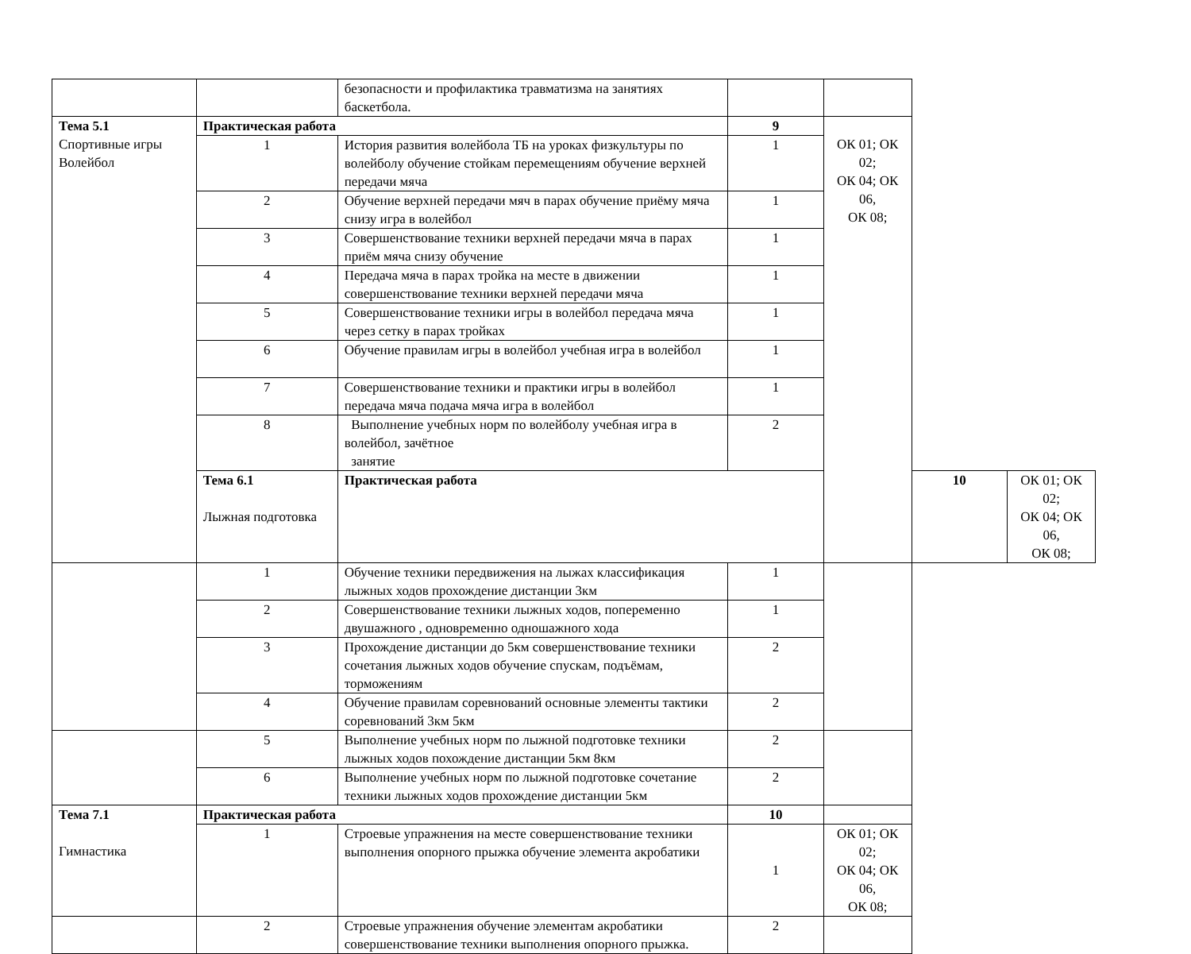| | | безопасности и профилактика травматизма на занятиях баскетбола. | | | | |
| Тема 5.1 Спортивные игры Волейбол | Практическая работа | | 9 | ОК 01; ОК 02; ОК 04; ОК 06, ОК 08; | | |
| | 1 | История развития волейбола ТБ на уроках физкультуры по волейболу обучение стойкам перемещениям обучение верхней передачи мяча | 1 | | | |
| | 2 | Обучение верхней передачи мяч в парах обучение приёму мяча снизу игра в волейбол | 1 | | | |
| | 3 | Совершенствование техники верхней передачи мяча в парах приём мяча снизу обучение | 1 | | | |
| | 4 | Передача мяча в парах тройка на месте в движении совершенствование техники верхней передачи мяча | 1 | | | |
| | 5 | Совершенствование техники игры в волейбол передача мяча через сетку в парах тройках | 1 | | | |
| | 6 | Обучение правилам игры в волейбол учебная игра в волейбол | 1 | | | |
| | 7 | Совершенствование техники и практики игры в волейбол передача мяча подача мяча игра в волейбол | 1 | | | |
| | 8 | Выполнение учебных норм по волейболу учебная игра в волейбол, зачётное занятие | 2 | | | |
| | Тема 6.1 Лыжная подготовка | Практическая работа | | | 10 | ОК 01; ОК 02; ОК 04; ОК 06, ОК 08; |
| | 1 | Обучение техники передвижения на лыжах классификация лыжных ходов прохождение дистанции 3км | 1 | | | |
| | 2 | Совершенствование техники лыжных ходов, попеременно двушажного , одновременно одношажного хода | 1 | | | |
| | 3 | Прохождение дистанции до 5км совершенствование техники сочетания лыжных ходов обучение спускам, подъёмам, торможениям | 2 | | | |
| | 4 | Обучение правилам соревнований основные элементы тактики соревнований 3км 5км | 2 | | | |
| | 5 | Выполнение учебных норм по лыжной подготовке техники лыжных ходов похождение дистанции 5км 8км | 2 | | | |
| | 6 | Выполнение учебных норм по лыжной подготовке сочетание техники лыжных ходов прохождение дистанции 5км | 2 | | | |
| Тема 7.1 Гимнастика | Практическая работа | | 10 | | | |
| | 1 | Строевые упражнения на месте совершенствование техники выполнения опорного прыжка обучение элемента акробатики | 1 | ОК 01; ОК 02; ОК 04; ОК 06, ОК 08; | | |
| | 2 | Строевые упражнения обучение элементам акробатики совершенствование техники выполнения опорного прыжка. | 2 | | | |